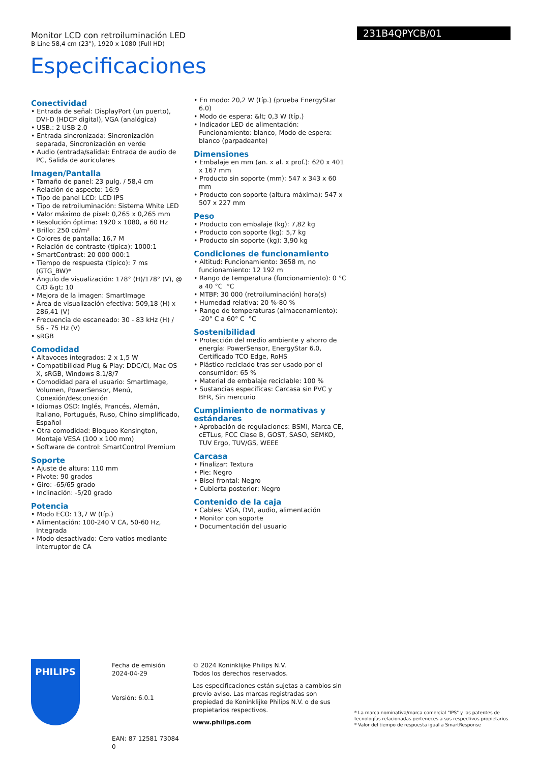Monitor LCD con retroiluminación LED
B Line 58,4 cm (23"), 1920 x 1080 (Full HD)
231B4QPYCB/01
Especificaciones
Conectividad
• Entrada de señal: DisplayPort (un puerto), DVI-D (HDCP digital), VGA (analógica)
• USB.: 2 USB 2.0
• Entrada sincronizada: Sincronización separada, Sincronización en verde
• Audio (entrada/salida): Entrada de audio de PC, Salida de auriculares
Imagen/Pantalla
• Tamaño de panel: 23 pulg. / 58,4 cm
• Relación de aspecto: 16:9
• Tipo de panel LCD: LCD IPS
• Tipo de retroiluminación: Sistema White LED
• Valor máximo de píxel: 0,265 x 0,265 mm
• Resolución óptima: 1920 x 1080, a 60 Hz
• Brillo: 250 cd/m²
• Colores de pantalla: 16,7 M
• Relación de contraste (típica): 1000:1
• SmartContrast: 20 000 000:1
• Tiempo de respuesta (típico): 7 ms (GTG_BW)*
• Ángulo de visualización: 178° (H)/178° (V), @ C/D &gt; 10
• Mejora de la imagen: SmartImage
• Área de visualización efectiva: 509,18 (H) x 286,41 (V)
• Frecuencia de escaneado: 30 - 83 kHz (H) / 56 - 75 Hz (V)
• sRGB
Comodidad
• Altavoces integrados: 2 x 1,5 W
• Compatibilidad Plug & Play: DDC/CI, Mac OS X, sRGB, Windows 8.1/8/7
• Comodidad para el usuario: SmartImage, Volumen, PowerSensor, Menú, Conexión/desconexión
• Idiomas OSD: Inglés, Francés, Alemán, Italiano, Portugués, Ruso, Chino simplificado, Español
• Otra comodidad: Bloqueo Kensington, Montaje VESA (100 x 100 mm)
• Software de control: SmartControl Premium
Soporte
• Ajuste de altura: 110 mm
• Pivote: 90 grados
• Giro: -65/65 grado
• Inclinación: -5/20 grado
Potencia
• Modo ECO: 13,7 W (típ.)
• Alimentación: 100-240 V CA, 50-60 Hz, Integrada
• Modo desactivado: Cero vatios mediante interruptor de CA
• En modo: 20,2 W (típ.) (prueba EnergyStar 6.0)
• Modo de espera: &lt; 0,3 W (típ.)
• Indicador LED de alimentación: Funcionamiento: blanco, Modo de espera: blanco (parpadeante)
Dimensiones
• Embalaje en mm (an. x al. x prof.): 620 x 401 x 167 mm
• Producto sin soporte (mm): 547 x 343 x 60 mm
• Producto con soporte (altura máxima): 547 x 507 x 227 mm
Peso
• Producto con embalaje (kg): 7,82 kg
• Producto con soporte (kg): 5,7 kg
• Producto sin soporte (kg): 3,90 kg
Condiciones de funcionamiento
• Altitud: Funcionamiento: 3658 m, no funcionamiento: 12 192 m
• Rango de temperatura (funcionamiento): 0 °C a 40 °C °C
• MTBF: 30 000 (retroiluminación) hora(s)
• Humedad relativa: 20 %-80 %
• Rango de temperaturas (almacenamiento): -20° C a 60° C °C
Sostenibilidad
• Protección del medio ambiente y ahorro de energía: PowerSensor, EnergyStar 6.0, Certificado TCO Edge, RoHS
• Plástico reciclado tras ser usado por el consumidor: 65 %
• Material de embalaje reciclable: 100 %
• Sustancias específicas: Carcasa sin PVC y BFR, Sin mercurio
Cumplimiento de normativas y estándares
• Aprobación de regulaciones: BSMI, Marca CE, cETLus, FCC Clase B, GOST, SASO, SEMKO, TUV Ergo, TUV/GS, WEEE
Carcasa
• Finalizar: Textura
• Pie: Negro
• Bisel frontal: Negro
• Cubierta posterior: Negro
Contenido de la caja
• Cables: VGA, DVI, audio, alimentación
• Monitor con soporte
• Documentación del usuario
PHILIPS
Fecha de emisión
2024-04-29
Versión: 6.0.1
EAN: 87 12581 73084 0
© 2024 Koninklijke Philips N.V.
Todos los derechos reservados.
Las especificaciones están sujetas a cambios sin previo aviso. Las marcas registradas son propiedad de Koninklijke Philips N.V. o de sus propietarios respectivos.
www.philips.com
* La marca nominativa/marca comercial "IPS" y las patentes de tecnologías relacionadas perteneces a sus respectivos propietarios.
* Valor del tiempo de respuesta igual a SmartResponse